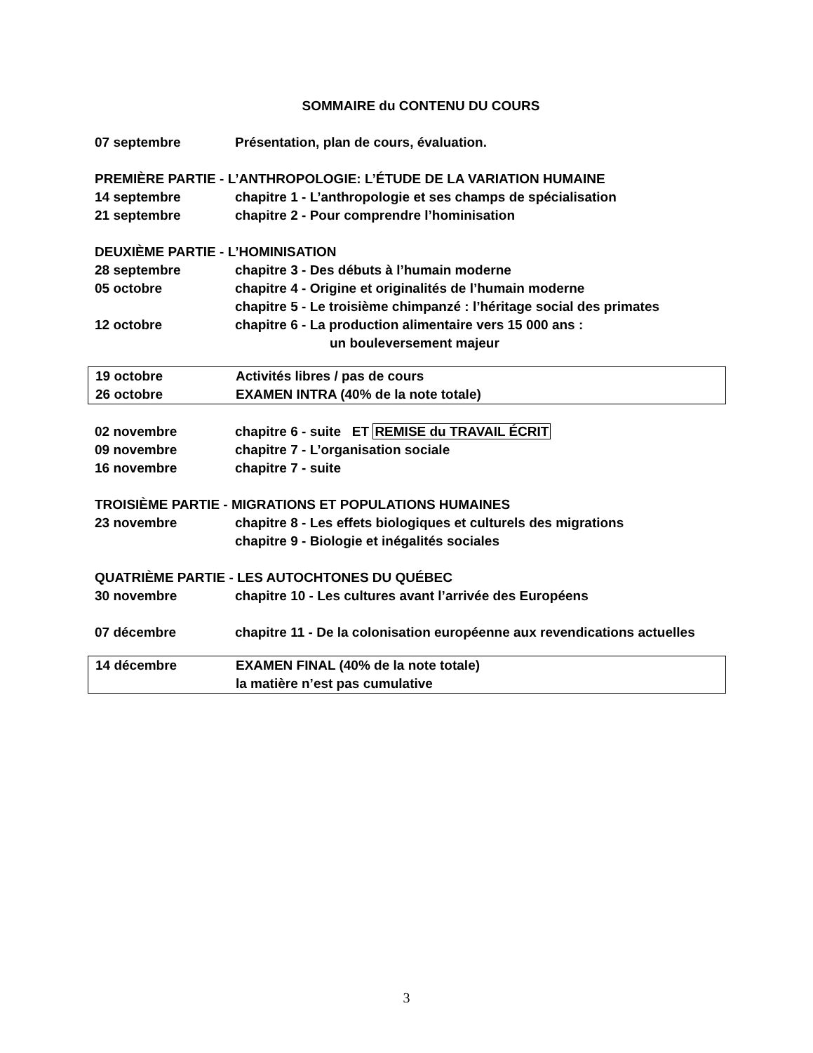SOMMAIRE du CONTENU DU COURS
07 septembre Présentation, plan de cours, évaluation.
PREMIÈRE PARTIE - L’ANTHROPOLOGIE: L’ÉTUDE DE LA VARIATION HUMAINE
14 septembre chapitre 1 - L’anthropologie et ses champs de spécialisation
21 septembre chapitre 2 - Pour comprendre l’hominisation
DEUXIÈME PARTIE - L’HOMINISATION
28 septembre chapitre 3 - Des débuts à l’humain moderne
05 octobre chapitre 4 - Origine et originalités de l’humain moderne
chapitre 5 - Le troisième chimpanzé : l’héritage social des primates
12 octobre chapitre 6 - La production alimentaire vers 15 000 ans :
un bouleversement majeur
19 octobre Activités libres / pas de cours
26 octobre EXAMEN INTRA (40% de la note totale)
02 novembre chapitre 6 - suite ET REMISE du TRAVAIL ÉCRIT
09 novembre chapitre 7 - L’organisation sociale
16 novembre chapitre 7 - suite
TROISIÈME PARTIE - MIGRATIONS ET POPULATIONS HUMAINES
23 novembre chapitre 8 - Les effets biologiques et culturels des migrations
chapitre 9 - Biologie et inégalités sociales
QUATRIÈME PARTIE - LES AUTOCHTONES DU QUÉBEC
30 novembre chapitre 10 - Les cultures avant l’arrivée des Européens
07 décembre chapitre 11 - De la colonisation européenne aux revendications actuelles
14 décembre EXAMEN FINAL (40% de la note totale)
la matière n’est pas cumulative
3